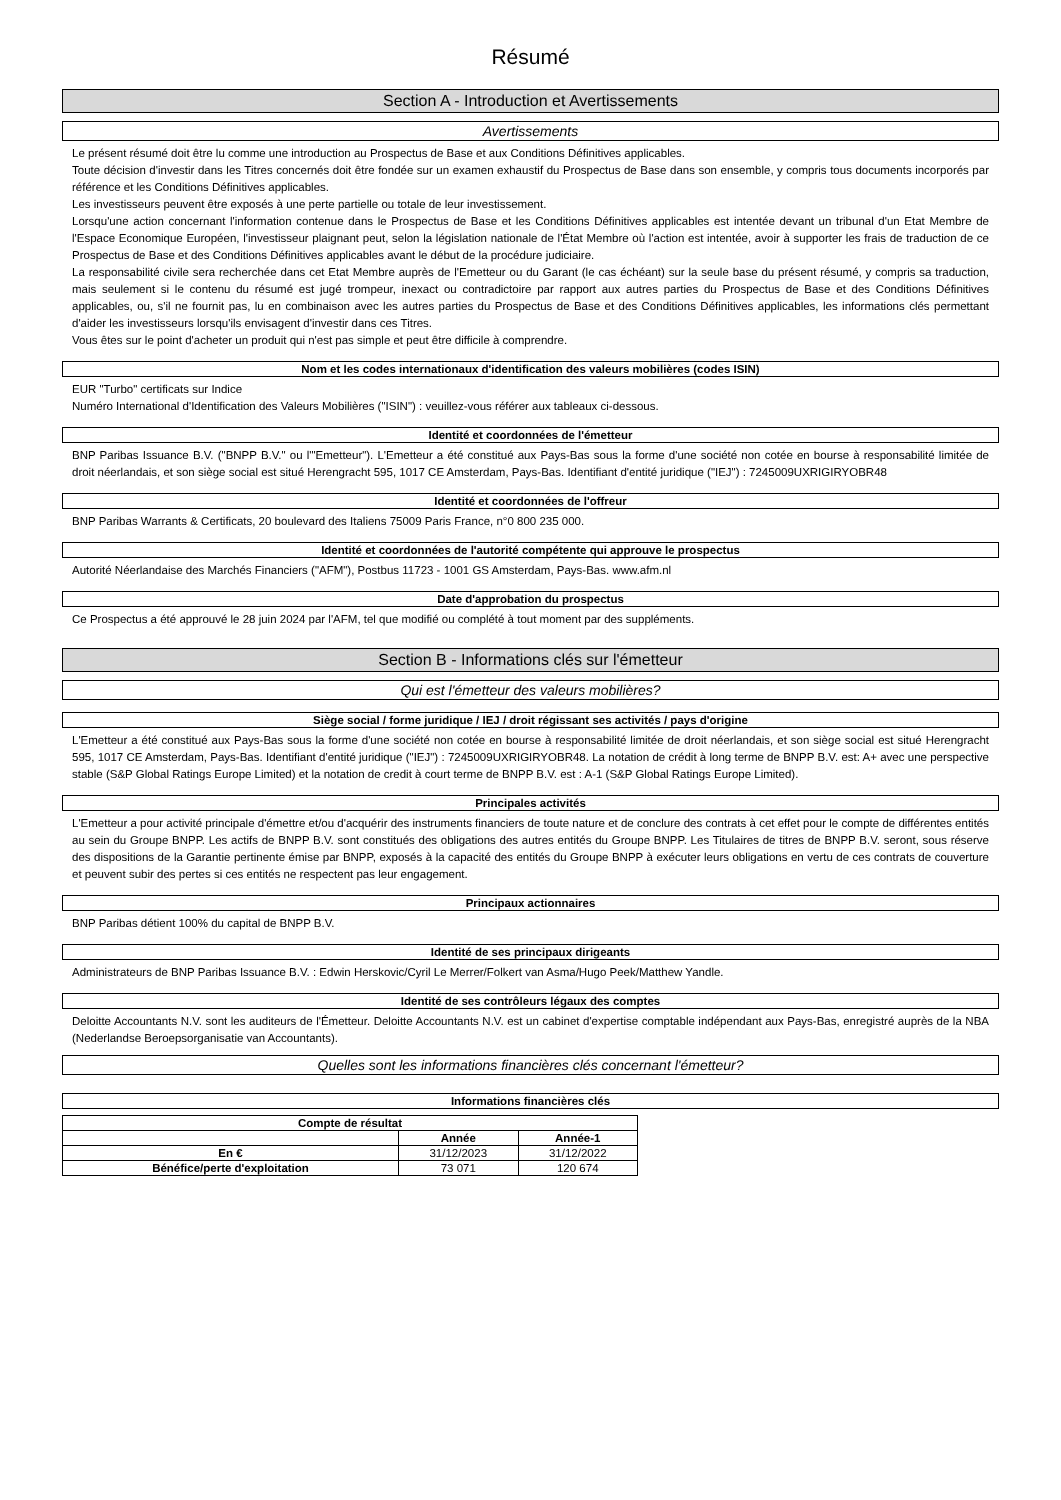Résumé
Section A - Introduction et Avertissements
Avertissements
Le présent résumé doit être lu comme une introduction au Prospectus de Base et aux Conditions Définitives applicables.
Toute décision d'investir dans les Titres concernés doit être fondée sur un examen exhaustif du Prospectus de Base dans son ensemble, y compris tous documents incorporés par référence et les Conditions Définitives applicables.
Les investisseurs peuvent être exposés à une perte partielle ou totale de leur investissement.
Lorsqu'une action concernant l'information contenue dans le Prospectus de Base et les Conditions Définitives applicables est intentée devant un tribunal d'un Etat Membre de l'Espace Economique Européen, l'investisseur plaignant peut, selon la législation nationale de l'État Membre où l'action est intentée, avoir à supporter les frais de traduction de ce Prospectus de Base et des Conditions Définitives applicables avant le début de la procédure judiciaire.
La responsabilité civile sera recherchée dans cet Etat Membre auprès de l'Emetteur ou du Garant (le cas échéant) sur la seule base du présent résumé, y compris sa traduction, mais seulement si le contenu du résumé est jugé trompeur, inexact ou contradictoire par rapport aux autres parties du Prospectus de Base et des Conditions Définitives applicables, ou, s'il ne fournit pas, lu en combinaison avec les autres parties du Prospectus de Base et des Conditions Définitives applicables, les informations clés permettant d'aider les investisseurs lorsqu'ils envisagent d'investir dans ces Titres.
Vous êtes sur le point d'acheter un produit qui n'est pas simple et peut être difficile à comprendre.
Nom et les codes internationaux d'identification des valeurs mobilières (codes ISIN)
EUR "Turbo" certificats sur Indice
Numéro International d'Identification des Valeurs Mobilières ("ISIN") : veuillez-vous référer aux tableaux ci-dessous.
Identité et coordonnées de l'émetteur
BNP Paribas Issuance B.V. ("BNPP B.V." ou l'"Emetteur"). L'Emetteur a été constitué aux Pays-Bas sous la forme d'une société non cotée en bourse à responsabilité limitée de droit néerlandais, et son siège social est situé Herengracht 595, 1017 CE Amsterdam, Pays-Bas. Identifiant d'entité juridique ("IEJ") : 7245009UXRIGIRYOBR48
Identité et coordonnées de l'offreur
BNP Paribas Warrants & Certificats, 20 boulevard des Italiens 75009 Paris France, n°0 800 235 000.
Identité et coordonnées de l'autorité compétente qui approuve le prospectus
Autorité Néerlandaise des Marchés Financiers ("AFM"), Postbus 11723 - 1001 GS Amsterdam, Pays-Bas. www.afm.nl
Date d'approbation du prospectus
Ce Prospectus a été approuvé le 28 juin 2024 par l'AFM, tel que modifié ou complété à tout moment par des suppléments.
Section B - Informations clés sur l'émetteur
Qui est l'émetteur des valeurs mobilières?
Siège social / forme juridique / IEJ / droit régissant ses activités / pays d'origine
L'Emetteur a été constitué aux Pays-Bas sous la forme d'une société non cotée en bourse à responsabilité limitée de droit néerlandais, et son siège social est situé Herengracht 595, 1017 CE Amsterdam, Pays-Bas. Identifiant d'entité juridique ("IEJ") : 7245009UXRIGIRYOBR48. La notation de crédit à long terme de BNPP B.V. est: A+ avec une perspective stable (S&P Global Ratings Europe Limited) et la notation de credit à court terme de BNPP B.V. est : A-1 (S&P Global Ratings Europe Limited).
Principales activités
L'Emetteur a pour activité principale d'émettre et/ou d'acquérir des instruments financiers de toute nature et de conclure des contrats à cet effet pour le compte de différentes entités au sein du Groupe BNPP. Les actifs de BNPP B.V. sont constitués des obligations des autres entités du Groupe BNPP. Les Titulaires de titres de BNPP B.V. seront, sous réserve des dispositions de la Garantie pertinente émise par BNPP, exposés à la capacité des entités du Groupe BNPP à exécuter leurs obligations en vertu de ces contrats de couverture et peuvent subir des pertes si ces entités ne respectent pas leur engagement.
Principaux actionnaires
BNP Paribas détient 100% du capital de BNPP B.V.
Identité de ses principaux dirigeants
Administrateurs de BNP Paribas Issuance B.V. : Edwin Herskovic/Cyril Le Merrer/Folkert van Asma/Hugo Peek/Matthew Yandle.
Identité de ses contrôleurs légaux des comptes
Deloitte Accountants N.V. sont les auditeurs de l'Émetteur. Deloitte Accountants N.V. est un cabinet d'expertise comptable indépendant aux Pays-Bas, enregistré auprès de la NBA (Nederlandse Beroepsorganisatie van Accountants).
Quelles sont les informations financières clés concernant l'émetteur?
Informations financières clés
| Compte de résultat | | |
| --- | --- | --- |
| | Année | Année-1 |
| En € | 31/12/2023 | 31/12/2022 |
| Bénéfice/perte d'exploitation | 73 071 | 120 674 |